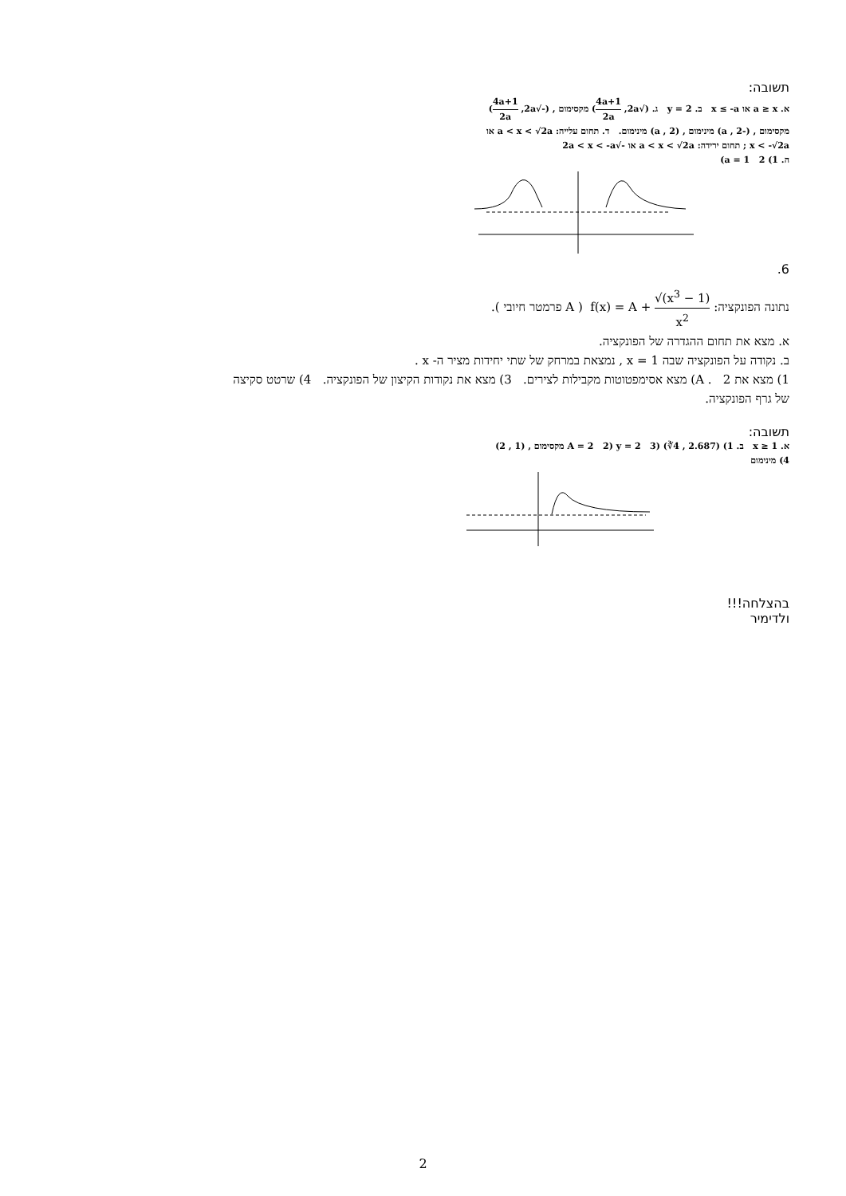תשובה:
א. a ≥ x או x ≤ -a ב. y = 2 ג. (√2a, 4a+1 2a) מקסימום , (-√2a, 4a+1 2a)
מקסימום , (-a , 2) מינימום , (a , 2) מינימום. ד. תחום עלייה: a < x < √2a או
x < -√2a ; תחום ירידה: a < x < √2a או -√2a < x < -a
ה. 1) a = 1 2)
6.
נתונה הפונקציה: f(x) = A + √(x<sup>3</sup> − 1) x<sup>2</sup> ( A פרמטר חיובי ).
א. מצא את תחום ההגדרה של הפונקציה.
ב. נקודה על הפונקציה שבה x = 1 , נמצאת במרחק של שתי יחידות מציר ה- x .
1) מצא את A . 2) מצא אסימפטוטות מקבילות לצירים. 3) מצא את נקודות הקיצון של הפונקציה. 4) שרטט סקיצה של גרף הפונקציה.
תשובה:
א. x ≥ 1 ב. 1) A = 2 2) y = 2 3) (∛4 , 2.687) מקסימום , (1 , 2)
4) מינימום
בהצלחה!!!
ולדימיר
2